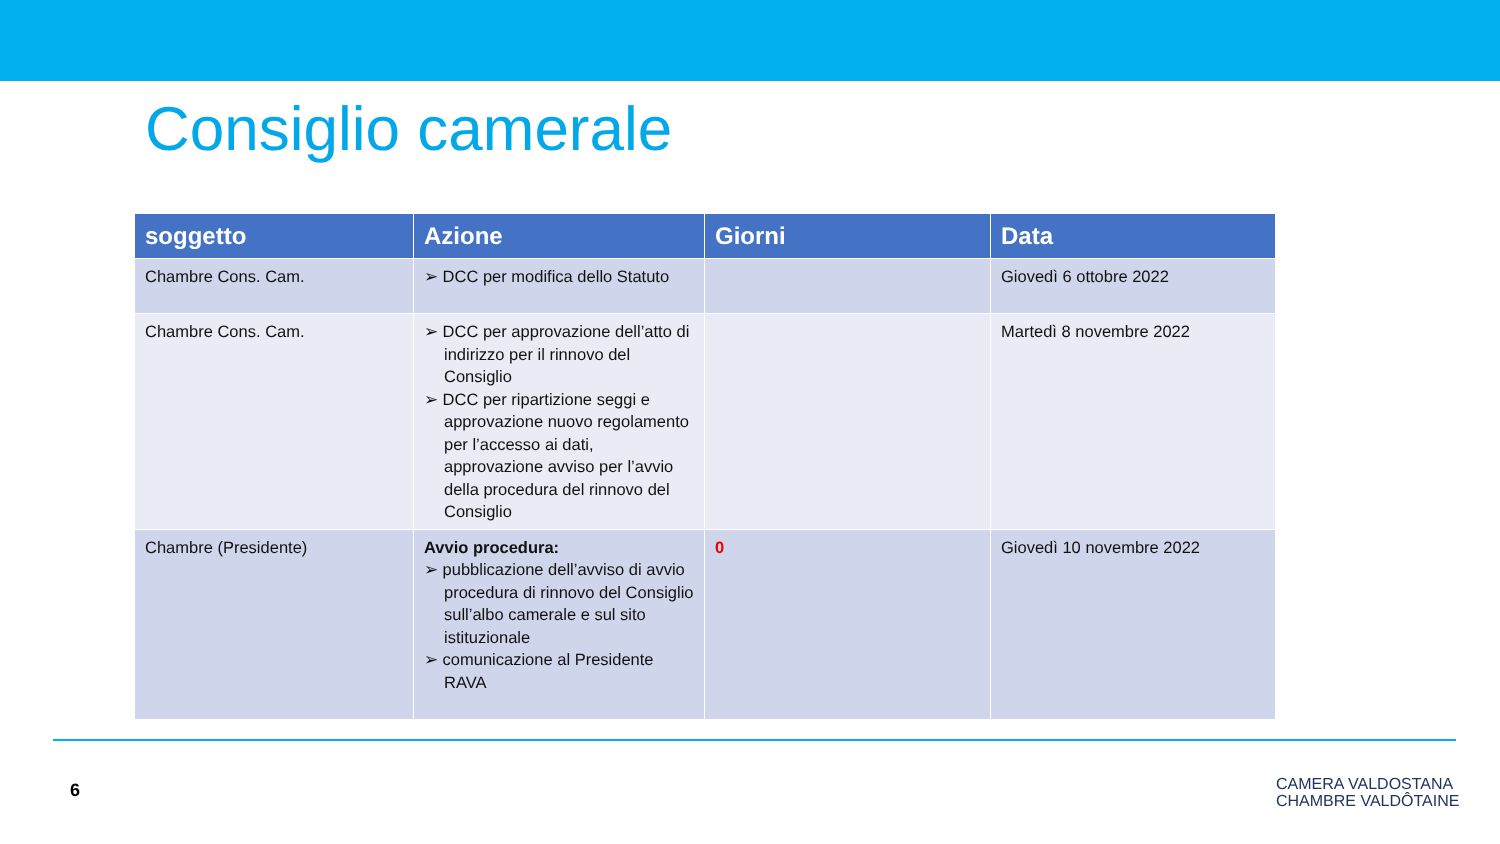Consiglio camerale
| soggetto | Azione | Giorni | Data |
| --- | --- | --- | --- |
| Chambre Cons. Cam. | ➢ DCC per modifica dello Statuto | | Giovedì 6 ottobre 2022 |
| Chambre Cons. Cam. | ➢ DCC per approvazione dell’atto di indirizzo per il rinnovo del Consiglio ➢ DCC per ripartizione seggi e approvazione nuovo regolamento per l’accesso ai dati, approvazione avviso per l’avvio della procedura del rinnovo del Consiglio | | Martedì 8 novembre 2022 |
| Chambre (Presidente) | Avvio procedura: ➢ pubblicazione dell’avviso di avvio procedura di rinnovo del Consiglio sull’albo camerale e sul sito istituzionale ➢ comunicazione al Presidente RAVA | 0 | Giovedì 10 novembre 2022 |
6
CAMERA VALDOSTANA
CHAMBRE VALDÔTAINE